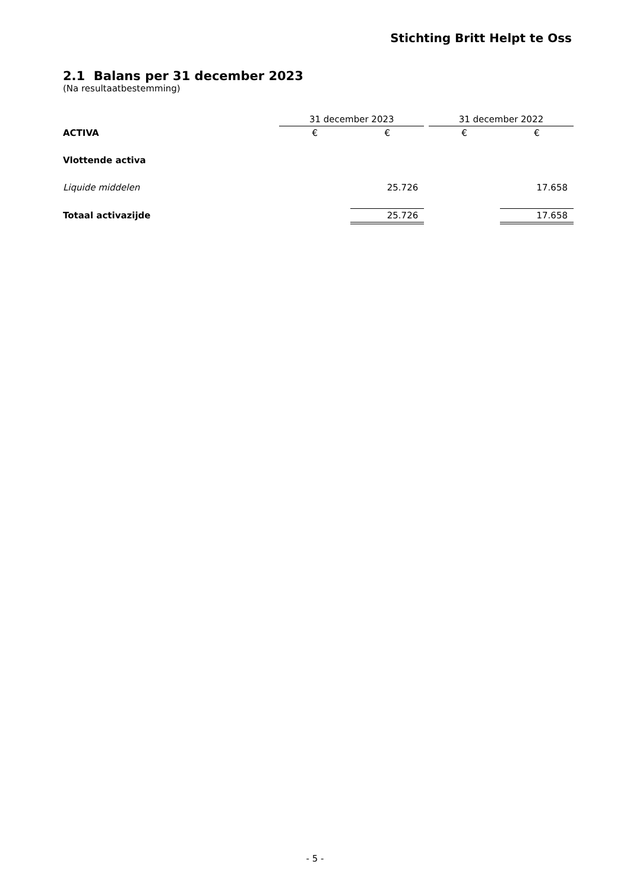Stichting Britt Helpt te Oss
2.1 Balans per 31 december 2023
(Na resultaatbestemming)
| | | 31 december 2023 | | | 31 december 2022 | |
| ACTIVA | | € | € | | € | € |
| Vlottende activa | | | | | | |
| Liquide middelen | | | 25.726 | | | 17.658 |
| Totaal activazijde | | | 25.726 | | | 17.658 |
- 5 -